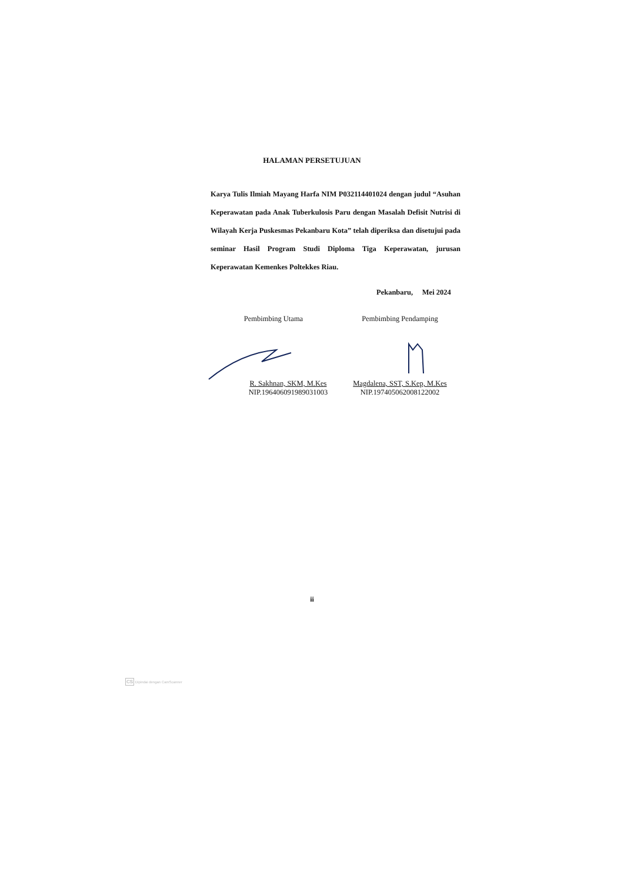HALAMAN PERSETUJUAN
Karya Tulis Ilmiah Mayang Harfa NIM P032114401024 dengan judul “Asuhan Keperawatan pada Anak Tuberkulosis Paru dengan Masalah Defisit Nutrisi di Wilayah Kerja Puskesmas Pekanbaru Kota” telah diperiksa dan disetujui pada seminar Hasil Program Studi Diploma Tiga Keperawatan, jurusan Keperawatan Kemenkes Poltekkes Riau.
Pekanbaru, Mei 2024
Pembimbing Utama
R. Sakhnan, SKM, M.Kes
NIP.196406091989031003
Pembimbing Pendamping
Magdalena, SST, S.Kep, M.Kes
NIP.197405062008122002
ii
CS Dipindai dengan CamScanner